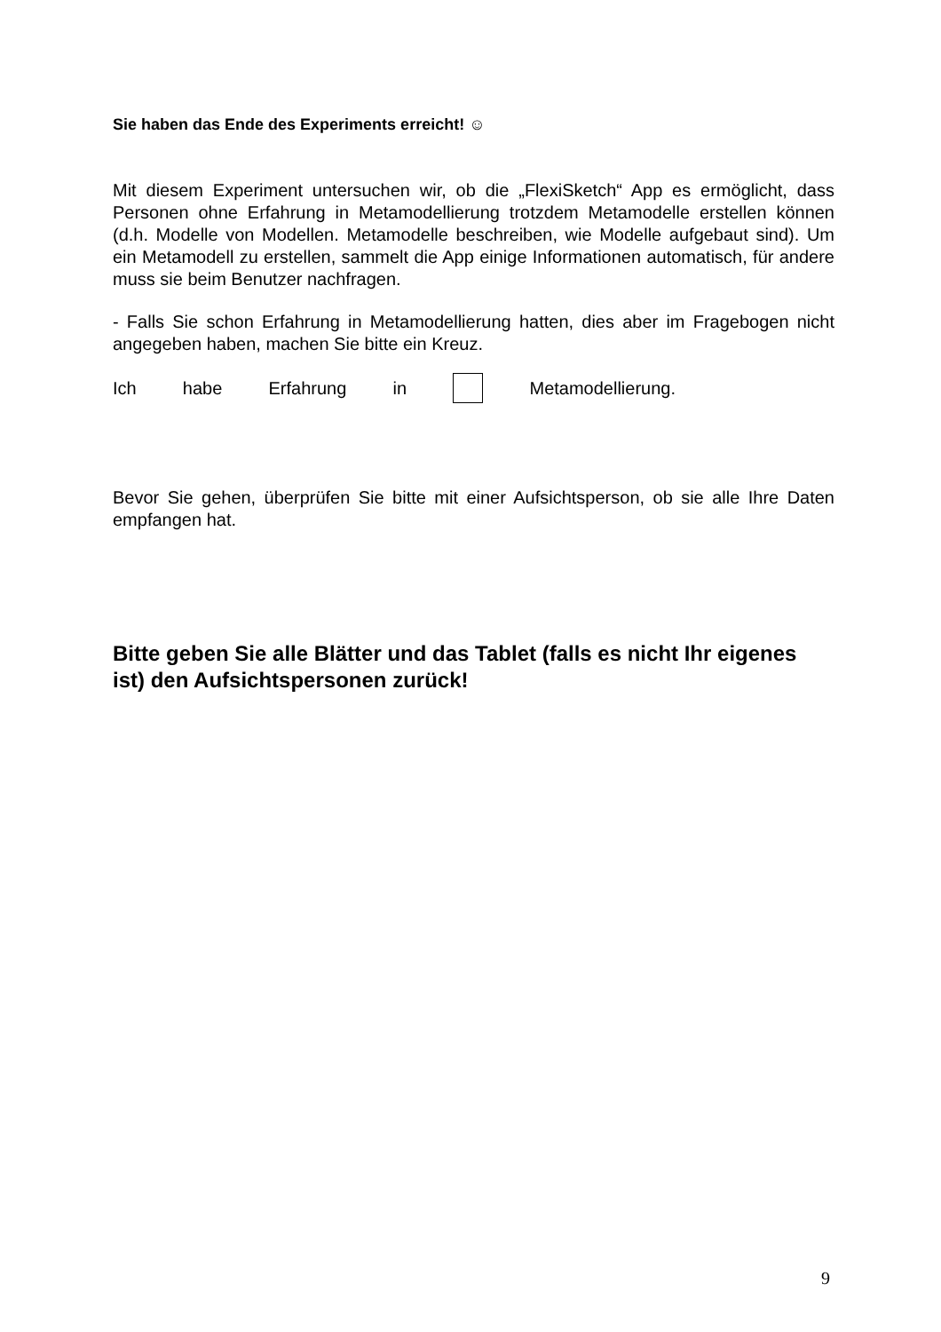Sie haben das Ende des Experiments erreicht! ☺
Mit diesem Experiment untersuchen wir, ob die „FlexiSketch“ App es ermöglicht, dass Personen ohne Erfahrung in Metamodellierung trotzdem Metamodelle erstellen können (d.h. Modelle von Modellen. Metamodelle beschreiben, wie Modelle aufgebaut sind). Um ein Metamodell zu erstellen, sammelt die App einige Informationen automatisch, für andere muss sie beim Benutzer nachfragen.
- Falls Sie schon Erfahrung in Metamodellierung hatten, dies aber im Fragebogen nicht angegeben haben, machen Sie bitte ein Kreuz.
Ich habe Erfahrung in Metamodellierung.
Bevor Sie gehen, überprüfen Sie bitte mit einer Aufsichtsperson, ob sie alle Ihre Daten empfangen hat.
Bitte geben Sie alle Blätter und das Tablet (falls es nicht Ihr eigenes ist) den Aufsichtspersonen zurück!
9